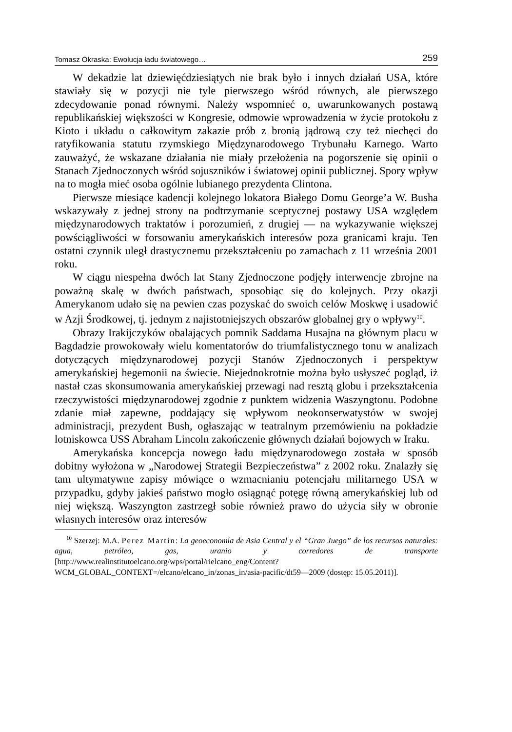Tomasz Okraska: Ewolucja ładu światowego… 259
W dekadzie lat dziewięćdziesiątych nie brak było i innych działań USA, które stawiały się w pozycji nie tyle pierwszego wśród równych, ale pierwszego zdecydowanie ponad równymi. Należy wspomnieć o, uwarunkowanych postawą republikańskiej większości w Kongresie, odmowie wprowadzenia w życie protokołu z Kioto i układu o całkowitym zakazie prób z bronią jądrową czy też niechęci do ratyfikowania statutu rzymskiego Międzynarodowego Trybunału Karnego. Warto zauważyć, że wskazane działania nie miały przełożenia na pogorszenie się opinii o Stanach Zjednoczonych wśród sojuszników i światowej opinii publicznej. Spory wpływ na to mogła mieć osoba ogólnie lubianego prezydenta Clintona.
Pierwsze miesiące kadencji kolejnego lokatora Białego Domu George’a W. Busha wskazywały z jednej strony na podtrzymanie sceptycznej postawy USA względem międzynarodowych traktatów i porozumień, z drugiej — na wykazywanie większej powściągliwości w forsowaniu amerykańskich interesów poza granicami kraju. Ten ostatni czynnik uległ drastycznemu przekształceniu po zamachach z 11 września 2001 roku.
W ciągu niespełna dwóch lat Stany Zjednoczone podjęły interwencje zbrojne na poważną skalę w dwóch państwach, sposobiąc się do kolejnych. Przy okazji Amerykanom udało się na pewien czas pozyskać do swoich celów Moskwę i usadowić w Azji Środkowej, tj. jednym z najistotniejszych obszarów globalnej gry o wpływy<sup>10</sup>.
Obrazy Irakijczyków obalających pomnik Saddama Husajna na głównym placu w Bagdadzie prowokowały wielu komentatorów do triumfalistycznego tonu w analizach dotyczących międzynarodowej pozycji Stanów Zjednoczonych i perspektyw amerykańskiej hegemonii na świecie. Niejednokrotnie można było usłyszeć pogląd, iż nastał czas skonsumowania amerykańskiej przewagi nad resztą globu i przekształcenia rzeczywistości międzynarodowej zgodnie z punktem widzenia Waszyngtonu. Podobne zdanie miał zapewne, poddający się wpływom neokonserwatystów w swojej administracji, prezydent Bush, ogłaszając w teatralnym przemówieniu na pokładzie lotniskowca USS Abraham Lincoln zakończenie głównych działań bojowych w Iraku.
Amerykańska koncepcja nowego ładu międzynarodowego została w sposób dobitny wyłożona w „Narodowej Strategii Bezpieczeństwa” z 2002 roku. Znalazły się tam ultymatywne zapisy mówiące o wzmacnianiu potencjału militarnego USA w przypadku, gdyby jakieś państwo mogło osiągnąć potęgę równą amerykańskiej lub od niej większą. Waszyngton zastrzegł sobie również prawo do użycia siły w obronie własnych interesów oraz interesów
<sup>10</sup> Szerzej: M.A. Perez Martin: La geoeconomía de Asia Central y el “Gran Juego” de los recursos naturales: agua, petróleo, gas, uranio y corredores de transporte [http://www.realinstitutoelcano.org/wps/portal/rielcano_eng/Content?WCM_GLOBAL_CONTEXT=/elcano/elcano_in/zonas_in/asia-pacific/dt59—2009 (dostęp: 15.05.2011)].